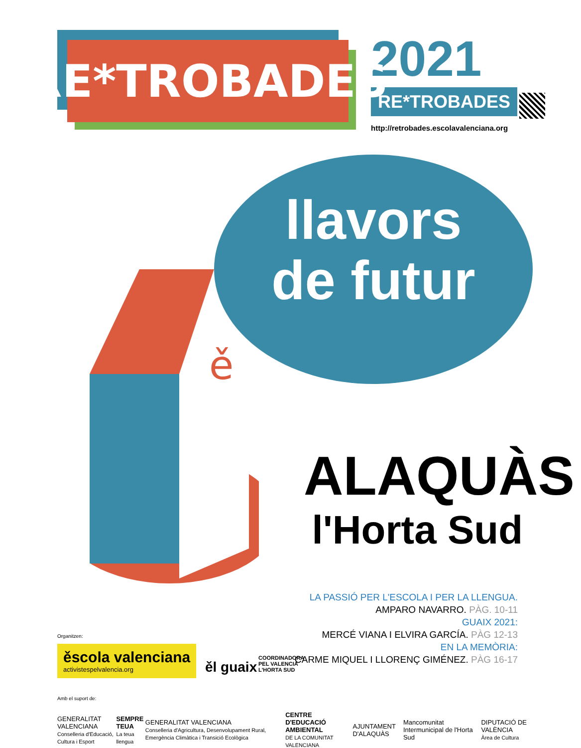RE*TROBADES
2021
RE*TROBADES
http://retrobades.escolavalenciana.org
llavors
de futur
ě
ALAQUÀS
l'Horta Sud
LA PASSIÓ PER L'ESCOLA I PER LA LLENGUA.
AMPARO NAVARRO. PÀG. 10-11
GUAIX 2021:
MERCÉ VIANA I ELVIRA GARCÍA. PÀG 12-13
EN LA MEMÒRIA:
CARME MIQUEL I LLORENÇ GIMÉNEZ. PÀG 16-17
Organitzen:
ěscola valenciana activistespelvalencia.org ěl guaix COORDINADORA
PEL VALENCIÀ
L'HORTA SUD
Amb el suport de:
GENERALITAT VALENCIANA
Conselleria d'Educació, Cultura i Esport SEMPRE TEUA
La teua llengua GENERALITAT VALENCIANA
Conselleria d'Agricultura, Desenvolupament Rural, Emergència Climàtica i Transició Ecològica CENTRE D'EDUCACIÓ AMBIENTAL
DE LA COMUNITAT VALENCIANA AJUNTAMENT D'ALAQUÀS Mancomunitat Intermunicipal de l'Horta Sud DIPUTACIÓ DE VALÈNCIA
Àrea de Cultura